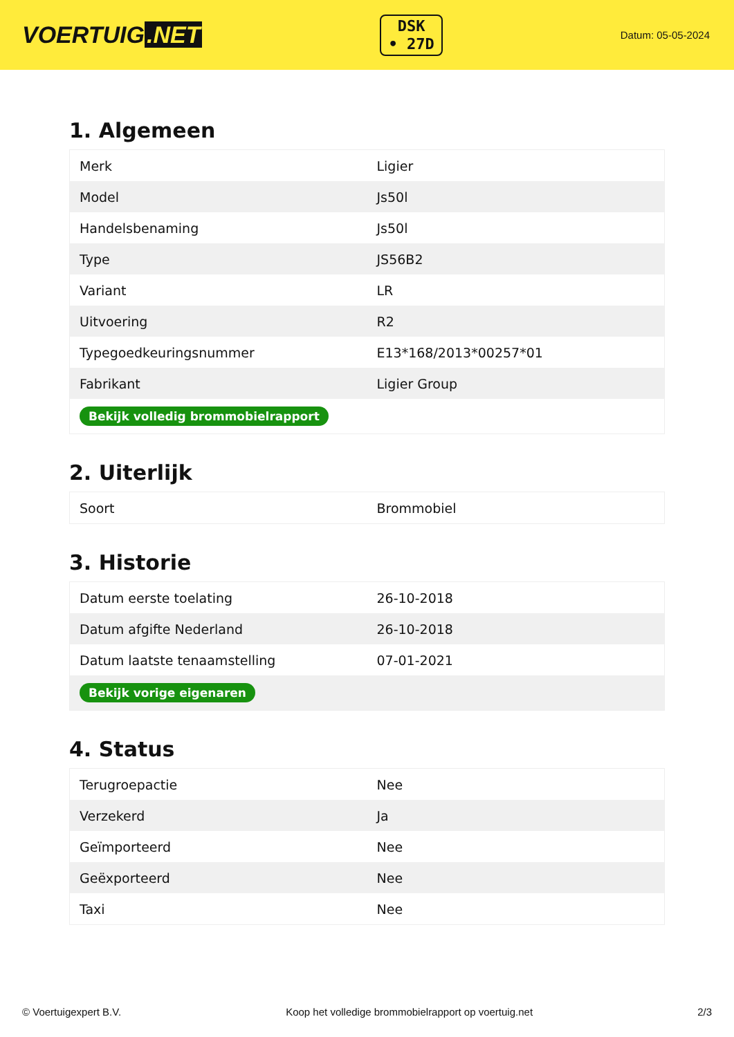VOERTUIG.NET
DSK
• 27D
Datum: 05-05-2024
1. Algemeen
| Merk | Ligier |
| Model | Js50l |
| Handelsbenaming | Js50l |
| Type | JS56B2 |
| Variant | LR |
| Uitvoering | R2 |
| Typegoedkeuringsnummer | E13*168/2013*00257*01 |
| Fabrikant | Ligier Group |
| Bekijk volledig brommobielrapport | |
2. Uiterlijk
| Soort | Brommobiel |
3. Historie
| Datum eerste toelating | 26-10-2018 |
| Datum afgifte Nederland | 26-10-2018 |
| Datum laatste tenaamstelling | 07-01-2021 |
| Bekijk vorige eigenaren | |
4. Status
| Terugroepactie | Nee |
| Verzekerd | Ja |
| Geïmporteerd | Nee |
| Geëxporteerd | Nee |
| Taxi | Nee |
© Voertuigexpert B.V. Koop het volledige brommobielrapport op voertuig.net 2/3